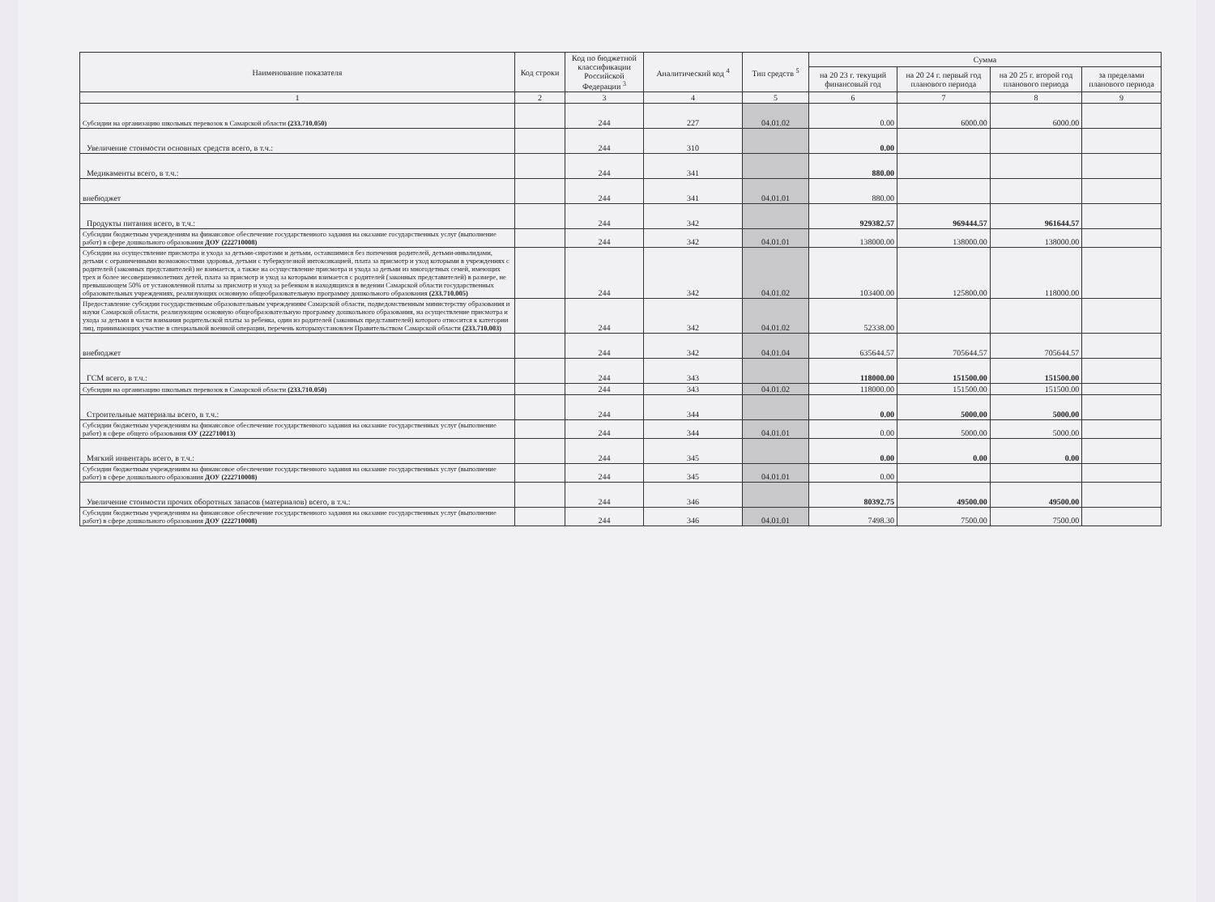| Наименование показателя | Код строки | Код по бюджетной классификации Российской Федерации <sup>3</sup> | Аналитический код <sup>4</sup> | Тип средств <sup>5</sup> | Сумма | | | |
| --- | --- | --- | --- | --- | --- | --- | --- | --- |
| | | | | | на 20 23 г. текущий финансовый год | на 20 24 г. первый год планового периода | на 20 25 г. второй год планового периода | за пределами планового периода |
| 1 | 2 | 3 | 4 | 5 | 6 | 7 | 8 | 9 |
| Субсидии на организацию школьных перевозок в Самарской области (233.710.050) | | 244 | 227 | 04.01.02 | 0.00 | 6000.00 | 6000.00 | |
| Увеличение стоимости основных средств всего, в т.ч.: | | 244 | 310 | | 0.00 | | | |
| Медикаменты всего, в т.ч.: | | 244 | 341 | | 880.00 | | | |
| внебюджет | | 244 | 341 | 04.01.01 | 880.00 | | | |
| Продукты питания всего, в т.ч.: | | 244 | 342 | | 929382.57 | 969444.57 | 961644.57 | |
| Субсидии бюджетным учреждениям на финансовое обеспечение государственного задания на оказание государственных услуг (выполнение работ) в сфере дошкольного образования ДОУ (222710008) | | 244 | 342 | 04.01.01 | 138000.00 | 138000.00 | 138000.00 | |
| Субсидии на осуществление присмотра и ухода за детьми-сиротами и детьми, оставшимися без попечения родителей, детьми-инвалидами, детьми с ограниченными возможностями здоровья, детьми с туберкулезной интоксикацией, плата за присмотр и уход которыми в учреждениях с родителей (законных представителей) не взимается, а также на осуществление присмотра и ухода за детьми из многодетных семей, имеющих трех и более несовершеннолетних детей, плата за присмотр и уход за которыми взимается с родителей (законных представителей) в размере, не превышающем 50% от установленной платы за присмотр и уход за ребенком в находящихся в ведении Самарской области государственных образовательных учреждениях, реализующих основную общеобразовательную программу дошкольного образования (233.710.005) | | 244 | 342 | 04.01.02 | 103400.00 | 125800.00 | 118000.00 | |
| Предоставление субсидии государственным образовательным учреждениям Самарской области, подведомственным министерству образования и науки Самарской области, реализующим основную общеобразовательную программу дошкольного образования, на осуществление присмотра и ухода за детьми в части взимания родительской платы за ребенка, один из родителей (законных представителей) которого относится к категории лиц, принимающих участие в специальной военной операции, перечень которыхустановлен Правительством Самарской области (233.710.003) | | 244 | 342 | 04.01.02 | 52338.00 | | | |
| внебюджет | | 244 | 342 | 04.01.04 | 635644.57 | 705644.57 | 705644.57 | |
| ГСМ всего, в т.ч.: | | 244 | 343 | | 118000.00 | 151500.00 | 151500.00 | |
| Субсидии на организацию школьных перевозок в Самарской области (233.710.050) | | 244 | 343 | 04.01.02 | 118000.00 | 151500.00 | 151500.00 | |
| Строительные материалы всего, в т.ч.: | | 244 | 344 | | 0.00 | 5000.00 | 5000.00 | |
| Субсидии бюджетным учреждениям на финансовое обеспечение государственного задания на оказание государственных услуг (выполнение работ) в сфере общего образования ОУ (222710013) | | 244 | 344 | 04.01.01 | 0.00 | 5000.00 | 5000.00 | |
| Мягкий инвентарь всего, в т.ч.: | | 244 | 345 | | 0.00 | 0.00 | 0.00 | |
| Субсидии бюджетным учреждениям на финансовое обеспечение государственного задания на оказание государственных услуг (выполнение работ) в сфере дошкольного образования ДОУ (222710008) | | 244 | 345 | 04.01.01 | 0.00 | | | |
| Увеличение стоимости прочих оборотных запасов (материалов) всего, в т.ч.: | | 244 | 346 | | 80392.75 | 49500.00 | 49500.00 | |
| Субсидии бюджетным учреждениям на финансовое обеспечение государственного задания на оказание государственных услуг (выполнение работ) в сфере дошкольного образования ДОУ (222710008) | | 244 | 346 | 04.01.01 | 7498.30 | 7500.00 | 7500.00 | |